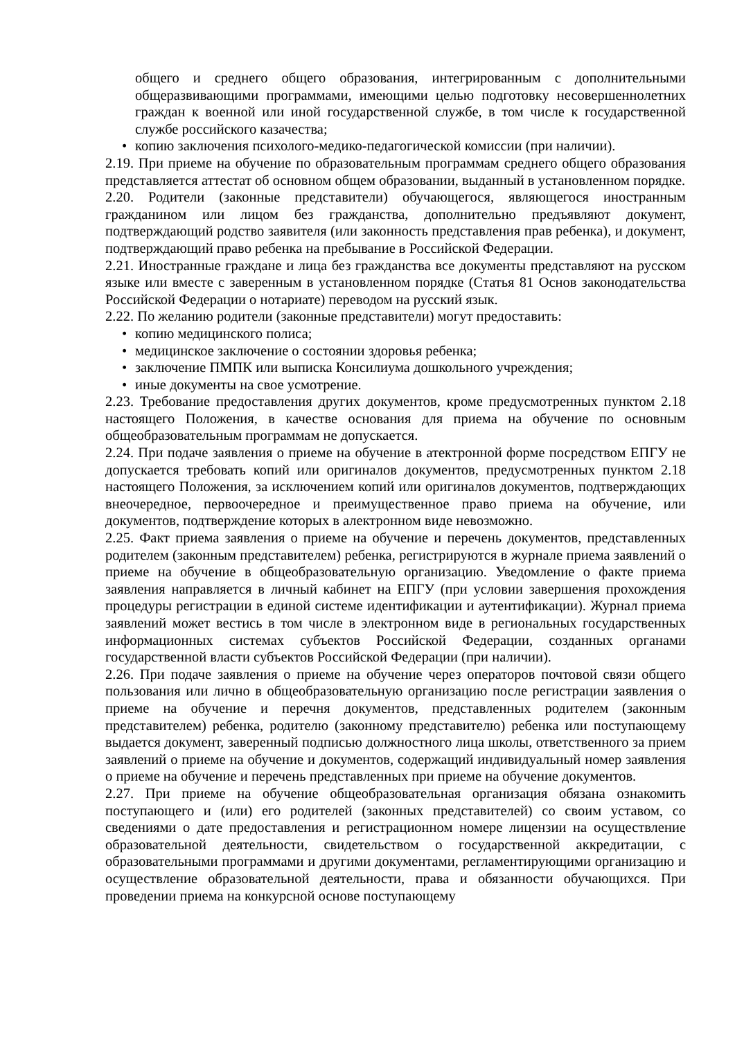общего и среднего общего образования, интегрированным с дополнительными общеразвивающими программами, имеющими целью подготовку несовершеннолетних граждан к военной или иной государственной службе, в том числе к государственной службе российского казачества;
• копию заключения психолого-медико-педагогической комиссии (при наличии).
2.19. При приеме на обучение по образовательным программам среднего общего образования представляется аттестат об основном общем образовании, выданный в установленном порядке.
2.20. Родители (законные представители) обучающегося, являющегося иностранным гражданином или лицом без гражданства, дополнительно предъявляют документ, подтверждающий родство заявителя (или законность представления прав ребенка), и документ, подтверждающий право ребенка на пребывание в Российской Федерации.
2.21. Иностранные граждане и лица без гражданства все документы представляют на русском языке или вместе с заверенным в установленном порядке (Статья 81 Основ законодательства Российской Федерации о нотариате) переводом на русский язык.
2.22. По желанию родители (законные представители) могут предоставить:
• копию медицинского полиса;
• медицинское заключение о состоянии здоровья ребенка;
• заключение ПМПК или выписка Консилиума дошкольного учреждения;
• иные документы на свое усмотрение.
2.23. Требование предоставления других документов, кроме предусмотренных пунктом 2.18 настоящего Положения, в качестве основания для приема на обучение по основным общеобразовательным программам не допускается.
2.24. При подаче заявления о приеме на обучение в атектронной форме посредством ЕПГУ не допускается требовать копий или оригиналов документов, предусмотренных пунктом 2.18 настоящего Положения, за исключением копий или оригиналов документов, подтверждающих внеочередное, первоочередное и преимущественное право приема на обучение, или документов, подтверждение которых в алектронном виде невозможно.
2.25. Факт приема заявления о приеме на обучение и перечень документов, представленных родителем (законным представителем) ребенка, регистрируются в журнале приема заявлений о приеме на обучение в общеобразовательную организацию. Уведомление о факте приема заявления направляется в личный кабинет на ЕПГУ (при условии завершения прохождения процедуры регистрации в единой системе идентификации и аутентификации). Журнал приема заявлений может вестись в том числе в электронном виде в региональных государственных информационных системах субъектов Российской Федерации, созданных органами государственной власти субъектов Российской Федерации (при наличии).
2.26. При подаче заявления о приеме на обучение через операторов почтовой связи общего пользования или лично в общеобразовательную организацию после регистрации заявления о приеме на обучение и перечня документов, представленных родителем (законным представителем) ребенка, родителю (законному представителю) ребенка или поступающему выдается документ, заверенный подписью должностного лица школы, ответственного за прием заявлений о приеме на обучение и документов, содержащий индивидуальный номер заявления о приеме на обучение и перечень представленных при приеме на обучение документов.
2.27. При приеме на обучение общеобразовательная организация обязана ознакомить поступающего и (или) его родителей (законных представителей) со своим уставом, со сведениями о дате предоставления и регистрационном номере лицензии на осуществление образовательной деятельности, свидетельством о государственной аккредитации, с образовательными программами и другими документами, регламентирующими организацию и осуществление образовательной деятельности, права и обязанности обучающихся. При проведении приема на конкурсной основе поступающему